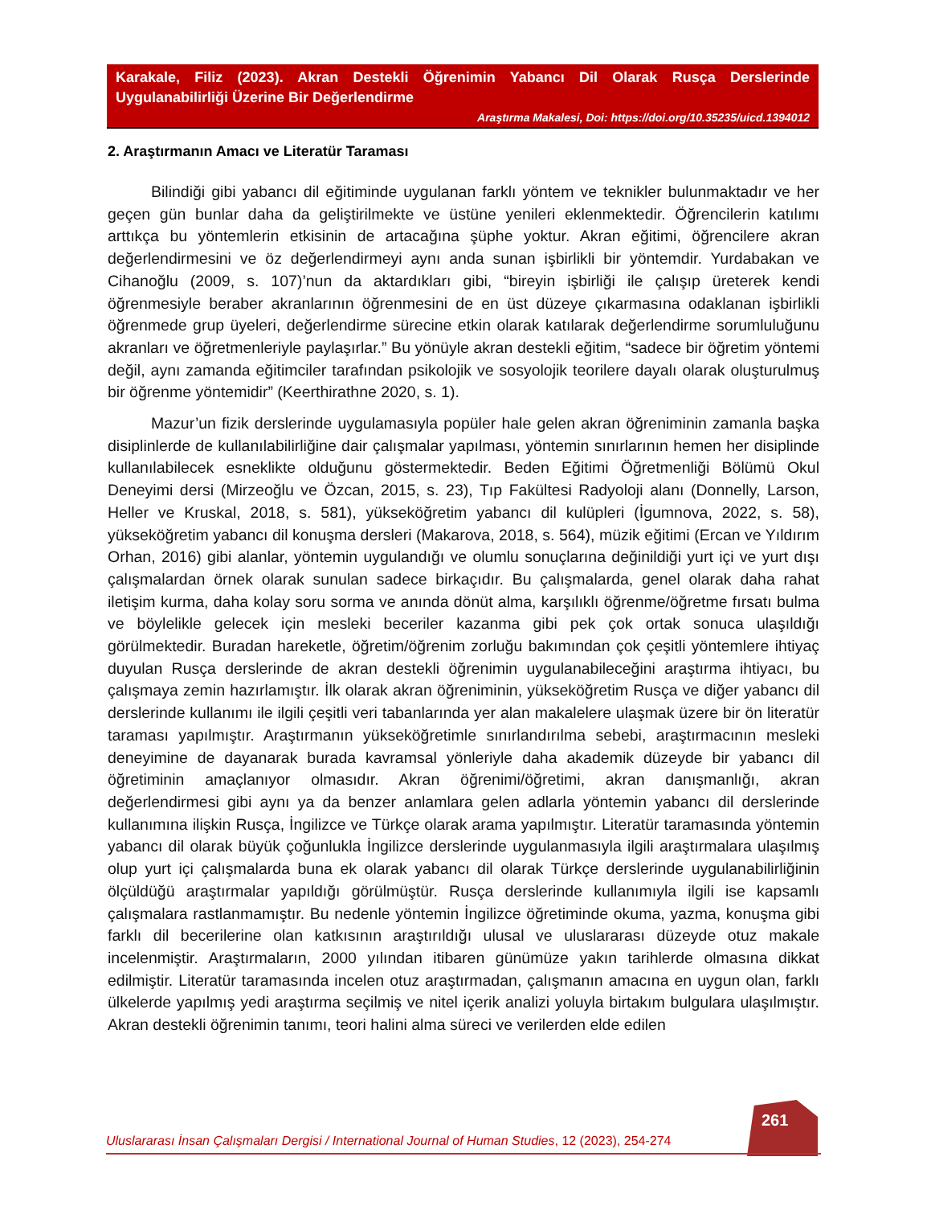Karakale, Filiz (2023). Akran Destekli Öğrenimin Yabancı Dil Olarak Rusça Derslerinde Uygulanabilirliği Üzerine Bir Değerlendirme
Araştırma Makalesi, Doi: https://doi.org/10.35235/uicd.1394012
2. Araştırmanın Amacı ve Literatür Taraması
Bilindiği gibi yabancı dil eğitiminde uygulanan farklı yöntem ve teknikler bulunmaktadır ve her geçen gün bunlar daha da geliştirilmekte ve üstüne yenileri eklenmektedir. Öğrencilerin katılımı arttıkça bu yöntemlerin etkisinin de artacağına şüphe yoktur. Akran eğitimi, öğrencilere akran değerlendirmesini ve öz değerlendirmeyi aynı anda sunan işbirlikli bir yöntemdir. Yurdabakan ve Cihanoğlu (2009, s. 107)’nun da aktardıkları gibi, “bireyin işbirliği ile çalışıp üreterek kendi öğrenmesiyle beraber akranlarının öğrenmesini de en üst düzeye çıkarmasına odaklanan işbirlikli öğrenmede grup üyeleri, değerlendirme sürecine etkin olarak katılarak değerlendirme sorumluluğunu akranları ve öğretmenleriyle paylaşırlar.” Bu yönüyle akran destekli eğitim, “sadece bir öğretim yöntemi değil, aynı zamanda eğitimciler tarafından psikolojik ve sosyolojik teorilere dayalı olarak oluşturulmuş bir öğrenme yöntemidir” (Keerthirathne 2020, s. 1).
Mazur’un fizik derslerinde uygulamasıyla popüler hale gelen akran öğreniminin zamanla başka disiplinlerde de kullanılabilirliğine dair çalışmalar yapılması, yöntemin sınırlarının hemen her disiplinde kullanılabilecek esneklikte olduğunu göstermektedir. Beden Eğitimi Öğretmenliği Bölümü Okul Deneyimi dersi (Mirzeoğlu ve Özcan, 2015, s. 23), Tıp Fakültesi Radyoloji alanı (Donnelly, Larson, Heller ve Kruskal, 2018, s. 581), yükseköğretim yabancı dil kulüpleri (İgumnova, 2022, s. 58), yükseköğretim yabancı dil konuşma dersleri (Makarova, 2018, s. 564), müzik eğitimi (Ercan ve Yıldırım Orhan, 2016) gibi alanlar, yöntemin uygulandığı ve olumlu sonuçlarına değinildiği yurt içi ve yurt dışı çalışmalardan örnek olarak sunulan sadece birkaçıdır. Bu çalışmalarda, genel olarak daha rahat iletişim kurma, daha kolay soru sorma ve anında dönüt alma, karşılıklı öğrenme/öğretme fırsatı bulma ve böylelikle gelecek için mesleki beceriler kazanma gibi pek çok ortak sonuca ulaşıldığı görülmektedir. Buradan hareketle, öğretim/öğrenim zorluğu bakımından çok çeşitli yöntemlere ihtiyaç duyulan Rusça derslerinde de akran destekli öğrenimin uygulanabileceğini araştırma ihtiyacı, bu çalışmaya zemin hazırlamıştır. İlk olarak akran öğreniminin, yükseköğretim Rusça ve diğer yabancı dil derslerinde kullanımı ile ilgili çeşitli veri tabanlarında yer alan makalelere ulaşmak üzere bir ön literatür taraması yapılmıştır. Araştırmanın yükseköğretimle sınırlandırılma sebebi, araştırmacının mesleki deneyimine de dayanarak burada kavramsal yönleriyle daha akademik düzeyde bir yabancı dil öğretiminin amaçlanıyor olmasıdır. Akran öğrenimi/öğretimi, akran danışmanlığı, akran değerlendirmesi gibi aynı ya da benzer anlamlara gelen adlarla yöntemin yabancı dil derslerinde kullanımına ilişkin Rusça, İngilizce ve Türkçe olarak arama yapılmıştır. Literatür taramasında yöntemin yabancı dil olarak büyük çoğunlukla İngilizce derslerinde uygulanmasıyla ilgili araştırmalara ulaşılmış olup yurt içi çalışmalarda buna ek olarak yabancı dil olarak Türkçe derslerinde uygulanabilirliğinin ölçüldüğü araştırmalar yapıldığı görülmüştür. Rusça derslerinde kullanımıyla ilgili ise kapsamlı çalışmalara rastlanmamıştır. Bu nedenle yöntemin İngilizce öğretiminde okuma, yazma, konuşma gibi farklı dil becerilerine olan katkısının araştırıldığı ulusal ve uluslararası düzeyde otuz makale incelenmiştir. Araştırmaların, 2000 yılından itibaren günümüze yakın tarihlerde olmasına dikkat edilmiştir. Literatür taramasında incelen otuz araştırmadan, çalışmanın amacına en uygun olan, farklı ülkelerde yapılmış yedi araştırma seçilmiş ve nitel içerik analizi yoluyla birtakım bulgulara ulaşılmıştır. Akran destekli öğrenimin tanımı, teori halini alma süreci ve verilerden elde edilen
261
Uluslararası İnsan Çalışmaları Dergisi / International Journal of Human Studies, 12 (2023), 254-274